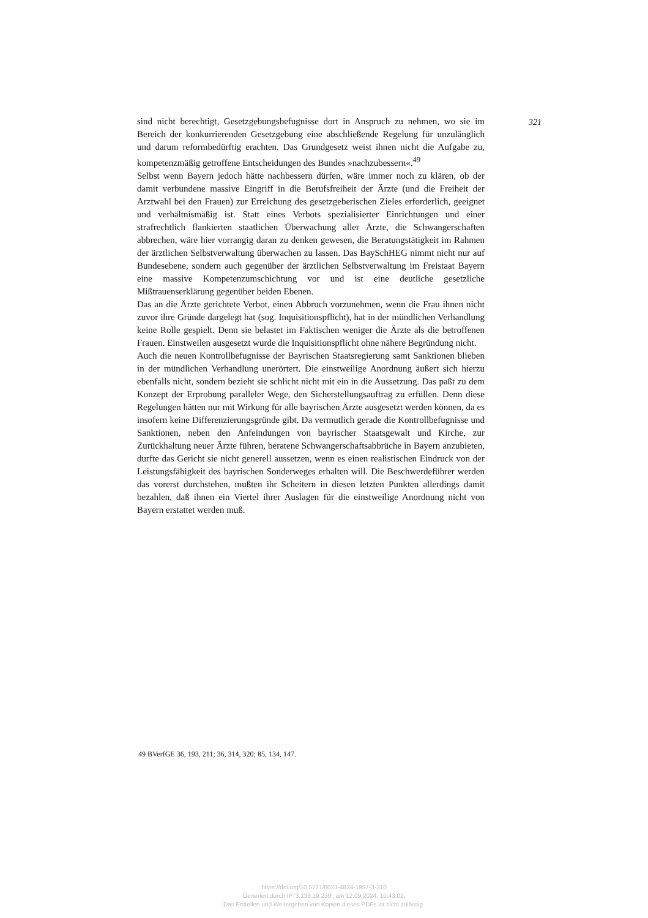sind nicht berechtigt, Gesetzgebungsbefugnisse dort in Anspruch zu nehmen, wo sie im Bereich der konkurrierenden Gesetzgebung eine abschließende Regelung für unzulänglich und darum reformbedürftig erachten. Das Grundgesetz weist ihnen nicht die Aufgabe zu, kompetenzmäßig getroffene Entscheidungen des Bundes »nachzubessern«.<sup>49</sup>
Selbst wenn Bayern jedoch hätte nachbessern dürfen, wäre immer noch zu klären, ob der damit verbundene massive Eingriff in die Berufsfreiheit der Ärzte (und die Freiheit der Arztwahl bei den Frauen) zur Erreichung des gesetzgeberischen Zieles erforderlich, geeignet und verhältnismäßig ist. Statt eines Verbots spezialisierter Einrichtungen und einer strafrechtlich flankierten staatlichen Überwachung aller Ärzte, die Schwangerschaften abbrechen, wäre hier vorrangig daran zu denken gewesen, die Beratungstätigkeit im Rahmen der ärztlichen Selbstverwaltung überwachen zu lassen. Das BaySchHEG nimmt nicht nur auf Bundesebene, sondern auch gegenüber der ärztlichen Selbstverwaltung im Freistaat Bayern eine massive Kompetenzumschichtung vor und ist eine deutliche gesetzliche Mißtrauenserklärung gegenüber beiden Ebenen.
Das an die Ärzte gerichtete Verbot, einen Abbruch vorzunehmen, wenn die Frau ihnen nicht zuvor ihre Gründe dargelegt hat (sog. Inquisitionspflicht), hat in der mündlichen Verhandlung keine Rolle gespielt. Denn sie belastet im Faktischen weniger die Ärzte als die betroffenen Frauen. Einstweilen ausgesetzt wurde die Inquisitionspflicht ohne nähere Begründung nicht.
Auch die neuen Kontrollbefugnisse der Bayrischen Staatsregierung samt Sanktionen blieben in der mündlichen Verhandlung unerörtert. Die einstweilige Anordnung äußert sich hierzu ebenfalls nicht, sondern bezieht sie schlicht nicht mit ein in die Aussetzung. Das paßt zu dem Konzept der Erprobung paralleler Wege, den Sicherstellungsauftrag zu erfüllen. Denn diese Regelungen hätten nur mit Wirkung für alle bayrischen Ärzte ausgesetzt werden können, da es insofern keine Differenzierungsgründe gibt. Da vermutlich gerade die Kontrollbefugnisse und Sanktionen, neben den Anfeindungen von bayrischer Staatsgewalt und Kirche, zur Zurückhaltung neuer Ärzte führen, beratene Schwangerschaftsabbrüche in Bayern anzubieten, durfte das Gericht sie nicht generell aussetzen, wenn es einen realistischen Eindruck von der Leistungsfähigkeit des bayrischen Sonderweges erhalten will. Die Beschwerdeführer werden das vorerst durchstehen, mußten ihr Scheitern in diesen letzten Punkten allerdings damit bezahlen, daß ihnen ein Viertel ihrer Auslagen für die einstweilige Anordnung nicht von Bayern erstattet werden muß.
321
49 BVerfGE 36, 193, 211; 36, 314, 320; 85, 134, 147.
https://doi.org/10.5771/0023-4834-1997-3-310
Generiert durch IP '3.136.19.230', am 12.09.2024, 10:43:02.
Das Erstellen und Weitergeben von Kopien dieses PDFs ist nicht zulässig.